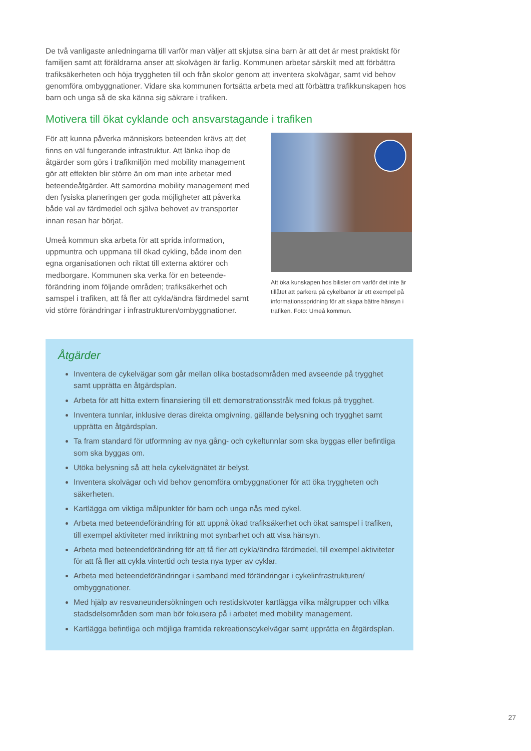De två vanligaste anledningarna till varför man väljer att skjutsa sina barn är att det är mest praktiskt för familjen samt att föräldrarna anser att skolvägen är farlig. Kommunen arbetar särskilt med att förbättra trafiksäkerheten och höja tryggheten till och från skolor genom att inventera skolvägar, samt vid behov genomföra ombyggnationer. Vidare ska kommunen fortsätta arbeta med att förbättra trafikkunskapen hos barn och unga så de ska känna sig säkrare i trafiken.
Motivera till ökat cyklande och ansvarstagande i trafiken
För att kunna påverka människors beteenden krävs att det finns en väl fungerande infrastruktur. Att länka ihop de åtgärder som görs i trafikmiljön med mobility management gör att effekten blir större än om man inte arbetar med beteendeåtgärder. Att samordna mobility management med den fysiska planeringen ger goda möjligheter att påverka både val av färdmedel och själva behovet av transporter innan resan har börjat.
Umeå kommun ska arbeta för att sprida information, uppmuntra och uppmana till ökad cykling, både inom den egna organisationen och riktat till externa aktörer och medborgare. Kommunen ska verka för en beteende-förändring inom följande områden; trafiksäkerhet och samspel i trafiken, att få fler att cykla/ändra färdmedel samt vid större förändringar i infrastrukturen/ombyggnationer.
Att öka kunskapen hos bilister om varför det inte är tillåtet att parkera på cykelbanor är ett exempel på informationsspridning för att skapa bättre hänsyn i trafiken. Foto: Umeå kommun.
Åtgärder
Inventera de cykelvägar som går mellan olika bostadsområden med avseende på trygghet samt upprätta en åtgärdsplan.
Arbeta för att hitta extern finansiering till ett demonstrationsstråk med fokus på trygghet.
Inventera tunnlar, inklusive deras direkta omgivning, gällande belysning och trygghet samt upprätta en åtgärdsplan.
Ta fram standard för utformning av nya gång- och cykeltunnlar som ska byggas eller befintliga som ska byggas om.
Utöka belysning så att hela cykelvägnätet är belyst.
Inventera skolvägar och vid behov genomföra ombyggnationer för att öka tryggheten och säkerheten.
Kartlägga om viktiga målpunkter för barn och unga nås med cykel.
Arbeta med beteendeförändring för att uppnå ökad trafiksäkerhet och ökat samspel i trafiken, till exempel aktiviteter med inriktning mot synbarhet och att visa hänsyn.
Arbeta med beteendeförändring för att få fler att cykla/ändra färdmedel, till exempel aktiviteter för att få fler att cykla vintertid och testa nya typer av cyklar.
Arbeta med beteendeförändringar i samband med förändringar i cykelinfrastrukturen/ ombyggnationer.
Med hjälp av resvaneundersökningen och restidskvoter kartlägga vilka målgrupper och vilka stadsdelsområden som man bör fokusera på i arbetet med mobility management.
Kartlägga befintliga och möjliga framtida rekreationscykelvägar samt upprätta en åtgärdsplan.
27